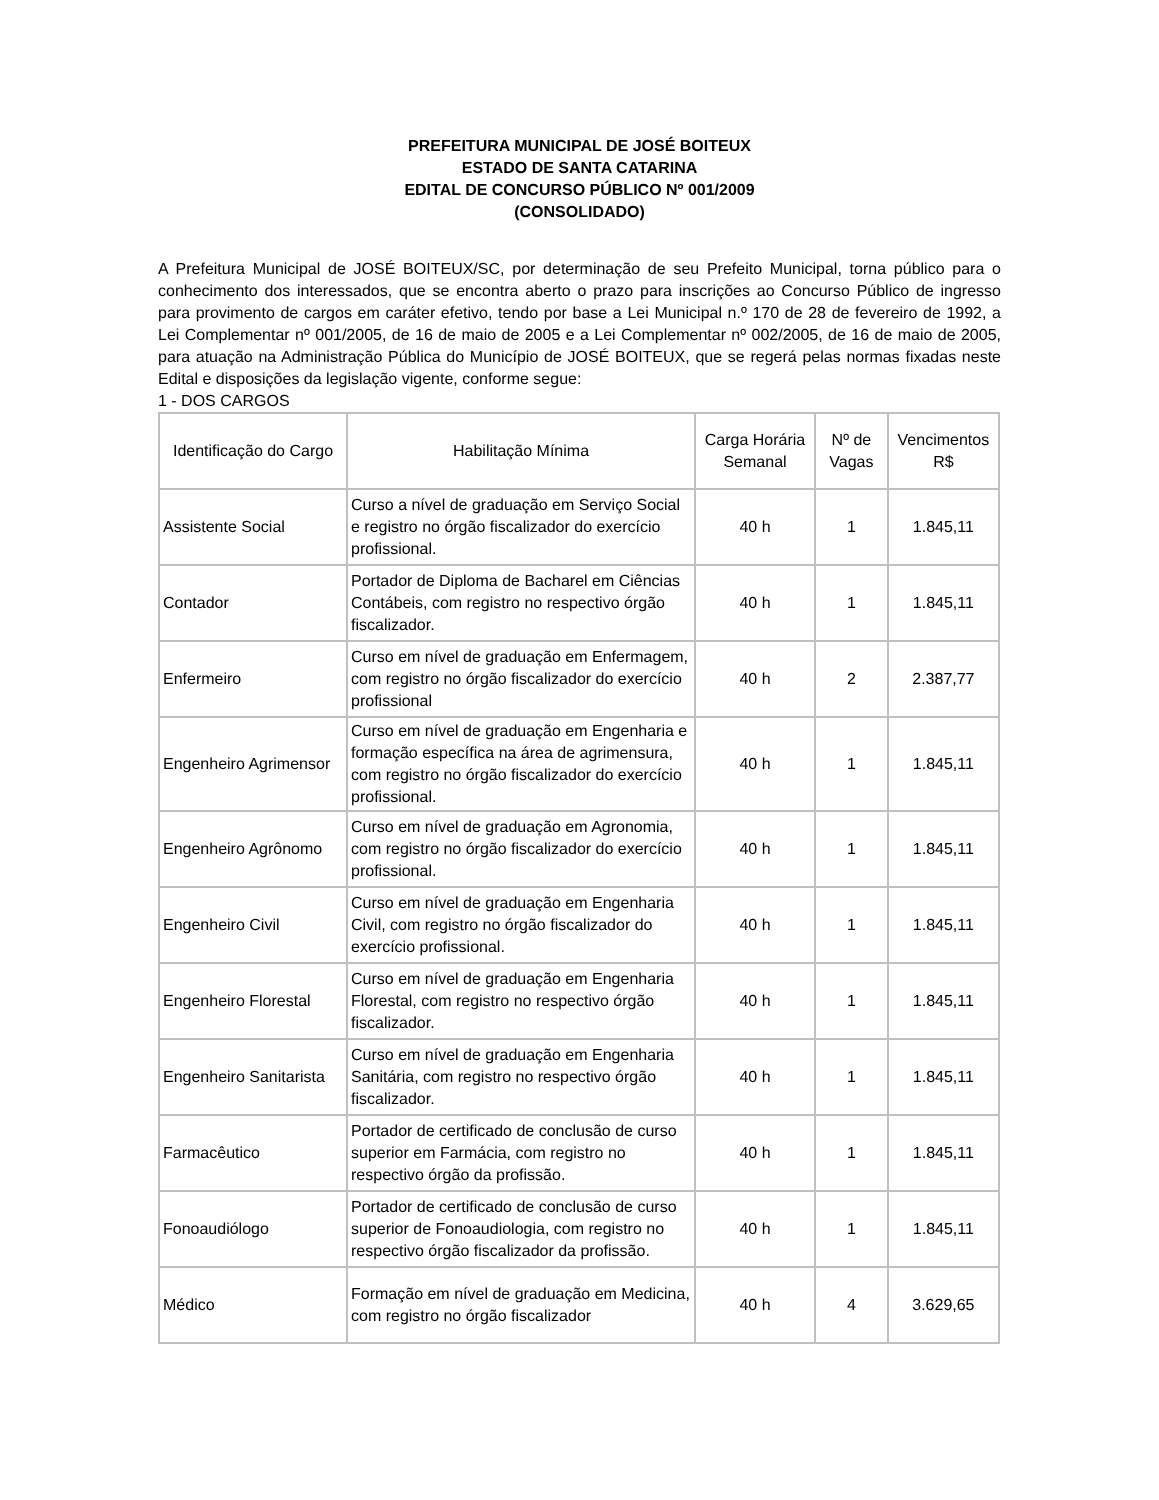PREFEITURA MUNICIPAL DE JOSÉ BOITEUX
ESTADO DE SANTA CATARINA
EDITAL DE CONCURSO PÚBLICO Nº 001/2009
(CONSOLIDADO)
A Prefeitura Municipal de JOSÉ BOITEUX/SC, por determinação de seu Prefeito Municipal, torna público para o conhecimento dos interessados, que se encontra aberto o prazo para inscrições ao Concurso Público de ingresso para provimento de cargos em caráter efetivo, tendo por base a Lei Municipal n.º 170 de 28 de fevereiro de 1992, a Lei Complementar nº 001/2005, de 16 de maio de 2005 e a Lei Complementar nº 002/2005, de 16 de maio de 2005, para atuação na Administração Pública do Município de JOSÉ BOITEUX, que se regerá pelas normas fixadas neste Edital e disposições da legislação vigente, conforme segue:
1 - DOS CARGOS
| Identificação do Cargo | Habilitação Mínima | Carga Horária Semanal | Nº de Vagas | Vencimentos R$ |
| --- | --- | --- | --- | --- |
| Assistente Social | Curso a nível de graduação em Serviço Social e registro no órgão fiscalizador do exercício profissional. | 40 h | 1 | 1.845,11 |
| Contador | Portador de Diploma de Bacharel em Ciências Contábeis, com registro no respectivo órgão fiscalizador. | 40 h | 1 | 1.845,11 |
| Enfermeiro | Curso em nível de graduação em Enfermagem, com registro no órgão fiscalizador do exercício profissional | 40 h | 2 | 2.387,77 |
| Engenheiro Agrimensor | Curso em nível de graduação em Engenharia e formação específica na área de agrimensura, com registro no órgão fiscalizador do exercício profissional. | 40 h | 1 | 1.845,11 |
| Engenheiro Agrônomo | Curso em nível de graduação em Agronomia, com registro no órgão fiscalizador do exercício profissional. | 40 h | 1 | 1.845,11 |
| Engenheiro Civil | Curso em nível de graduação em Engenharia Civil, com registro no órgão fiscalizador do exercício profissional. | 40 h | 1 | 1.845,11 |
| Engenheiro Florestal | Curso em nível de graduação em Engenharia Florestal, com registro no respectivo órgão fiscalizador. | 40 h | 1 | 1.845,11 |
| Engenheiro Sanitarista | Curso em nível de graduação em Engenharia Sanitária, com registro no respectivo órgão fiscalizador. | 40 h | 1 | 1.845,11 |
| Farmacêutico | Portador de certificado de conclusão de curso superior em Farmácia, com registro no respectivo órgão da profissão. | 40 h | 1 | 1.845,11 |
| Fonoaudiólogo | Portador de certificado de conclusão de curso superior de Fonoaudiologia, com registro no respectivo órgão fiscalizador da profissão. | 40 h | 1 | 1.845,11 |
| Médico | Formação em nível de graduação em Medicina, com registro no órgão fiscalizador | 40 h | 4 | 3.629,65 |